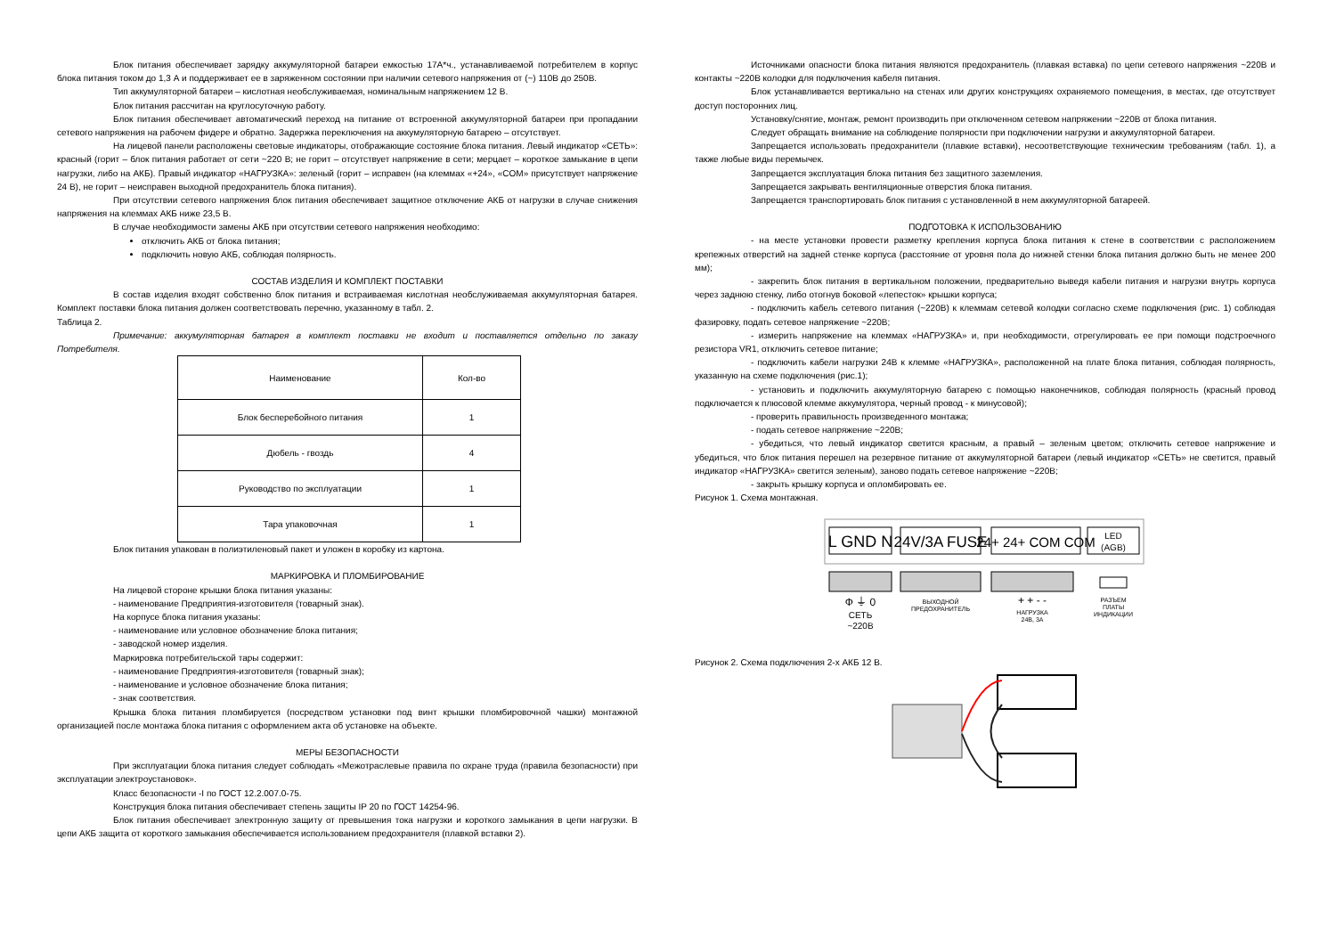Блок питания обеспечивает зарядку аккумуляторной батареи емкостью 17А*ч., устанавливаемой потребителем в корпус блока питания током до 1,3 А и поддерживает ее в заряженном состоянии при наличии сетевого напряжения от (~) 110В до 250В.
Тип аккумуляторной батареи – кислотная необслуживаемая, номинальным напряжением 12 В.
Блок питания рассчитан на круглосуточную работу.
Блок питания обеспечивает автоматический переход на питание от встроенной аккумуляторной батареи при пропадании сетевого напряжения на рабочем фидере и обратно. Задержка переключения на аккумуляторную батарею – отсутствует.
На лицевой панели расположены световые индикаторы, отображающие состояние блока питания. Левый индикатор «СЕТЬ»: красный (горит – блок питания работает от сети ~220 В; не горит – отсутствует напряжение в сети; мерцает – короткое замыкание в цепи нагрузки, либо на АКБ). Правый индикатор «НАГРУЗКА»: зеленый (горит – исправен (на клеммах «+24», «COM» присутствует напряжение 24 В), не горит – неисправен выходной предохранитель блока питания).
При отсутствии сетевого напряжения блок питания обеспечивает защитное отключение АКБ от нагрузки в случае снижения напряжения на клеммах АКБ ниже 23,5 В.
В случае необходимости замены АКБ при отсутствии сетевого напряжения необходимо:
отключить АКБ от блока питания;
подключить новую АКБ, соблюдая полярность.
СОСТАВ ИЗДЕЛИЯ И КОМПЛЕКТ ПОСТАВКИ
В состав изделия входят собственно блок питания и встраиваемая кислотная необслуживаемая аккумуляторная батарея. Комплект поставки блока питания должен соответствовать перечню, указанному в табл. 2.
Таблица 2.
Примечание: аккумуляторная батарея в комплект поставки не входит и поставляется отдельно по заказу Потребителя.
| Наименование | Кол-во |
| Блок бесперебойного питания | 1 |
| Дюбель - гвоздь | 4 |
| Руководство по эксплуатации | 1 |
| Тара упаковочная | 1 |
Блок питания упакован в полиэтиленовый пакет и уложен в коробку из картона.
МАРКИРОВКА И ПЛОМБИРОВАНИЕ
На лицевой стороне крышки блока питания указаны:
- наименование Предприятия-изготовителя (товарный знак).
На корпусе блока питания указаны:
- наименование или условное обозначение блока питания;
- заводской номер изделия.
Маркировка потребительской тары содержит:
- наименование Предприятия-изготовителя (товарный знак);
- наименование и условное обозначение блока питания;
- знак соответствия.
Крышка блока питания пломбируется (посредством установки под винт крышки пломбировочной чашки) монтажной организацией после монтажа блока питания с оформлением акта об установке на объекте.
МЕРЫ БЕЗОПАСНОСТИ
При эксплуатации блока питания следует соблюдать «Межотраслевые правила по охране труда (правила безопасности) при эксплуатации электроустановок».
Класс безопасности -I по ГОСТ 12.2.007.0-75.
Конструкция блока питания обеспечивает степень защиты IP 20 по ГОСТ 14254-96.
Блок питания обеспечивает электронную защиту от превышения тока нагрузки и короткого замыкания в цепи нагрузки. В цепи АКБ защита от короткого замыкания обеспечивается использованием предохранителя (плавкой вставки 2).
Источниками опасности блока питания являются предохранитель (плавкая вставка) по цепи сетевого напряжения ~220В и контакты ~220В колодки для подключения кабеля питания.
Блок устанавливается вертикально на стенах или других конструкциях охраняемого помещения, в местах, где отсутствует доступ посторонних лиц.
Установку/снятие, монтаж, ремонт производить при отключенном сетевом напряжении ~220В от блока питания.
Следует обращать внимание на соблюдение полярности при подключении нагрузки и аккумуляторной батареи.
Запрещается использовать предохранители (плавкие вставки), несоответствующие техническим требованиям (табл. 1), а также любые виды перемычек.
Запрещается эксплуатация блока питания без защитного заземления.
Запрещается закрывать вентиляционные отверстия блока питания.
Запрещается транспортировать блок питания с установленной в нем аккумуляторной батареей.
ПОДГОТОВКА К ИСПОЛЬЗОВАНИЮ
- на месте установки провести разметку крепления корпуса блока питания к стене в соответствии с расположением крепежных отверстий на задней стенке корпуса (расстояние от уровня пола до нижней стенки блока питания должно быть не менее 200 мм);
- закрепить блок питания в вертикальном положении, предварительно выведя кабели питания и нагрузки внутрь корпуса через заднюю стенку, либо отогнув боковой «лепесток» крышки корпуса;
- подключить кабель сетевого питания (~220В) к клеммам сетевой колодки согласно схеме подключения (рис. 1) соблюдая фазировку, подать сетевое напряжение ~220В;
- измерить напряжение на клеммах «НАГРУЗКА» и, при необходимости, отрегулировать ее при помощи подстроечного резистора VR1, отключить сетевое питание;
- подключить кабели нагрузки 24В к клемме «НАГРУЗКА», расположенной на плате блока питания, соблюдая полярность, указанную на схеме подключения (рис.1);
- установить и подключить аккумуляторную батарею с помощью наконечников, соблюдая полярность (красный провод подключается к плюсовой клемме аккумулятора, черный провод - к минусовой);
- проверить правильность произведенного монтажа;
- подать сетевое напряжение ~220В;
- убедиться, что левый индикатор светится красным, а правый – зеленым цветом; отключить сетевое напряжение и убедиться, что блок питания перешел на резервное питание от аккумуляторной батареи (левый индикатор «СЕТЬ» не светится, правый индикатор «НАГРУЗКА» светится зеленым), заново подать сетевое напряжение ~220В;
- закрыть крышку корпуса и опломбировать ее.
Рисунок 1. Схема монтажная.
L GND N
24V/3A FUSE
24+ 24+ COM COM
LED
(AGB)
Ф ⏚ 0
СЕТЬ
~220В
ВЫХОДНОЙ
ПРЕДОХРАНИТЕЛЬ
+ + - -
НАГРУЗКА
24В, 3А
РАЗЪЕМ
ПЛАТЫ
ИНДИКАЦИИ
Рисунок 2. Схема подключения 2-х АКБ 12 В.